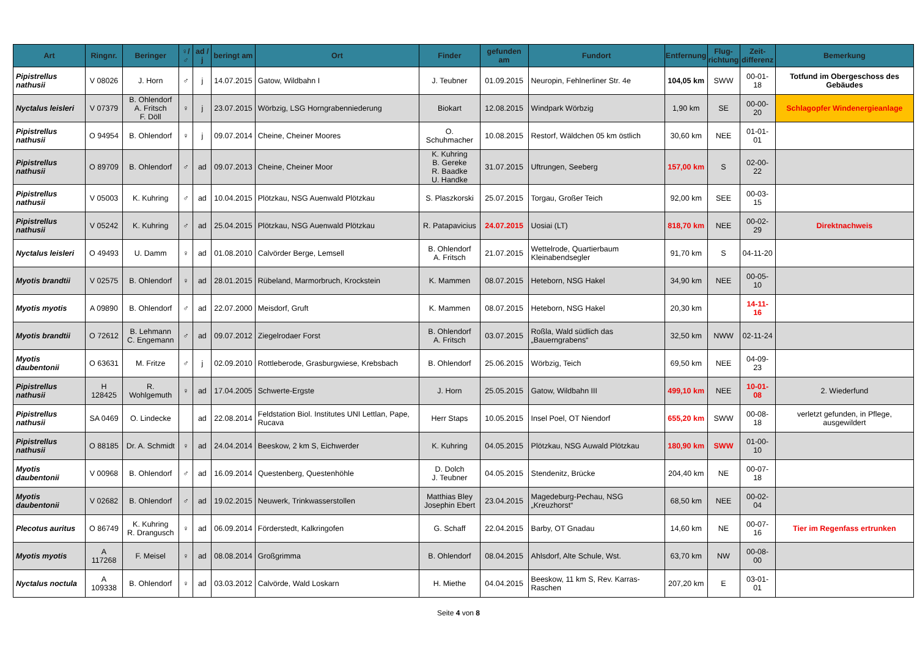| Art | Ringnr. | Beringer | ♀/♂ | ad / j | beringt am | Ort | Finder | gefunden am | Fundort | Entfernung | Flug- richtung | Zeit- differenz | Bemerkung |
| --- | --- | --- | --- | --- | --- | --- | --- | --- | --- | --- | --- | --- | --- |
| Pipistrellus nathusii | V 08026 | J. Horn | ♂ | j | 14.07.2015 | Gatow, Wildbahn I | J. Teubner | 01.09.2015 | Neuropin, Fehlnerliner Str. 4e | 104,05 km | SWW | 00-01-18 | Totfund im Obergeschoss des Gebäudes |
| Nyctalus leisleri | V 07379 | B. Ohlendorf A. Fritsch F. Döll | ♀ | j | 23.07.2015 | Wörbzig, LSG Horngrabenniederung | Biokart | 12.08.2015 | Windpark Wörbzig | 1,90 km | SE | 00-00-20 | Schlagopfer Windenergieanlage |
| Pipistrellus nathusii | O 94954 | B. Ohlendorf | ♀ | j | 09.07.2014 | Cheine, Cheiner Moores | O. Schuhmacher | 10.08.2015 | Restorf, Wäldchen 05 km östlich | 30,60 km | NEE | 01-01-01 | |
| Pipistrellus nathusii | O 89709 | B. Ohlendorf | ♂ | ad | 09.07.2013 | Cheine, Cheiner Moor | K. Kuhring B. Gereke R. Baadke U. Handke | 31.07.2015 | Uftrungen, Seeberg | 157,00 km | S | 02-00-22 | |
| Pipistrellus nathusii | V 05003 | K. Kuhring | ♂ | ad | 10.04.2015 | Plötzkau, NSG Auenwald Plötzkau | S. Plaszkorski | 25.07.2015 | Torgau, Großer Teich | 92,00 km | SEE | 00-03-15 | |
| Pipistrellus nathusii | V 05242 | K. Kuhring | ♂ | ad | 25.04.2015 | Plötzkau, NSG Auenwald Plötzkau | R. Patapavicius | 24.07.2015 | Uosiai (LT) | 818,70 km | NEE | 00-02-29 | Direktnachweis |
| Nyctalus leisleri | O 49493 | U. Damm | ♀ | ad | 01.08.2010 | Calvörder Berge, Lemsell | B. Ohlendorf A. Fritsch | 21.07.2015 | Wettelrode, Quartierbaum Kleinabendsegler | 91,70 km | S | 04-11-20 | |
| Myotis brandtii | V 02575 | B. Ohlendorf | ♀ | ad | 28.01.2015 | Rübeland, Marmorbruch, Krockstein | K. Mammen | 08.07.2015 | Heteborn, NSG Hakel | 34,90 km | NEE | 00-05-10 | |
| Myotis myotis | A 09890 | B. Ohlendorf | ♂ | ad | 22.07.2000 | Meisdorf, Gruft | K. Mammen | 08.07.2015 | Heteborn, NSG Hakel | 20,30 km | | 14-11-16 | |
| Myotis brandtii | O 72612 | B. Lehmann C. Engemann | ♂ | ad | 09.07.2012 | Ziegelrodaer Forst | B. Ohlendorf A. Fritsch | 03.07.2015 | Roßla, Wald südlich das „Bauerngrabens“ | 32,50 km | NWW | 02-11-24 | |
| Myotis daubentonii | O 63631 | M. Fritze | ♂ | j | 02.09.2010 | Rottleberode, Grasburgwiese, Krebsbach | B. Ohlendorf | 25.06.2015 | Wörbzig, Teich | 69,50 km | NEE | 04-09-23 | |
| Pipistrellus nathusii | H 128425 | R. Wohlgemuth | ♀ | ad | 17.04.2005 | Schwerte-Ergste | J. Horn | 25.05.2015 | Gatow, Wildbahn III | 499,10 km | NEE | 10-01-08 | 2. Wiederfund |
| Pipistrellus nathusii | SA 0469 | O. Lindecke | | ad | 22.08.2014 | Feldstation Biol. Institutes UNI Lettlan, Pape, Rucava | Herr Staps | 10.05.2015 | Insel Poel, OT Niendorf | 655,20 km | SWW | 00-08-18 | verletzt gefunden, in Pflege, ausgewildert |
| Pipistrellus nathusii | O 88185 | Dr. A. Schmidt | ♀ | ad | 24.04.2014 | Beeskow, 2 km S, Eichwerder | K. Kuhring | 04.05.2015 | Plötzkau, NSG Auwald Plötzkau | 180,90 km | SWW | 01-00-10 | |
| Myotis daubentonii | V 00968 | B. Ohlendorf | ♂ | ad | 16.09.2014 | Questenberg, Questenhöhle | D. Dolch J. Teubner | 04.05.2015 | Stendenitz, Brücke | 204,40 km | NE | 00-07-18 | |
| Myotis daubentonii | V 02682 | B. Ohlendorf | ♂ | ad | 19.02.2015 | Neuwerk, Trinkwasserstollen | Matthias Bley Josephin Ebert | 23.04.2015 | Magedeburg-Pechau, NSG „Kreuzhorst“ | 68,50 km | NEE | 00-02-04 | |
| Plecotus auritus | O 86749 | K. Kuhring R. Drangusch | ♀ | ad | 06.09.2014 | Förderstedt, Kalkringofen | G. Schaff | 22.04.2015 | Barby, OT Gnadau | 14,60 km | NE | 00-07-16 | Tier im Regenfass ertrunken |
| Myotis myotis | A 117268 | F. Meisel | ♀ | ad | 08.08.2014 | Großgrimma | B. Ohlendorf | 08.04.2015 | Ahlsdorf, Alte Schule, Wst. | 63,70 km | NW | 00-08-00 | |
| Nyctalus noctula | A 109338 | B. Ohlendorf | ♀ | ad | 03.03.2012 | Calvörde, Wald Loskarn | H. Miethe | 04.04.2015 | Beeskow, 11 km S, Rev. Karras-Raschen | 207,20 km | E | 03-01-01 | |
Seite 4 von 8